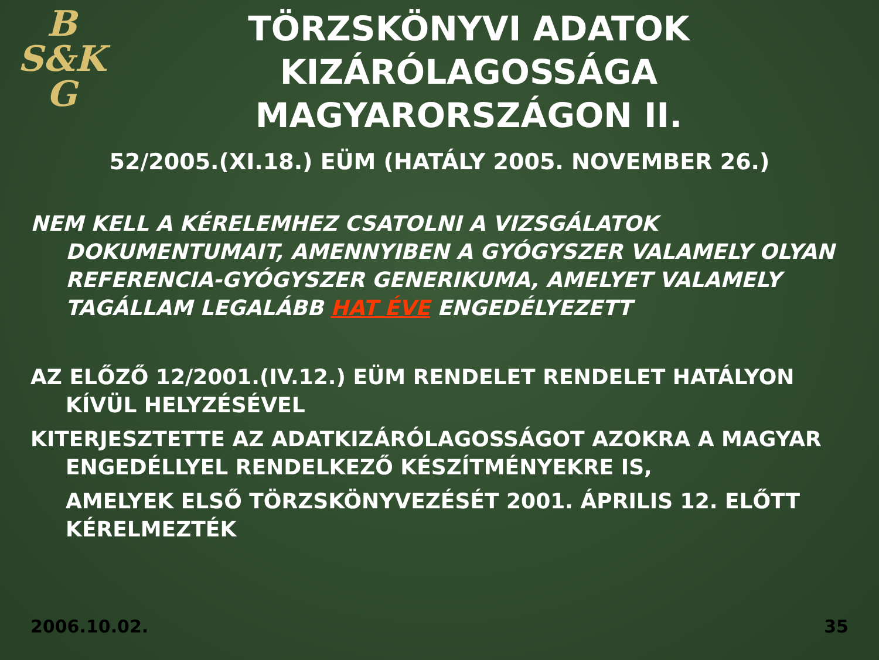B
S&K
G
TÖRZSKÖNYVI ADATOK KIZÁRÓLAGOSSÁGA MAGYARORSZÁGON II.
52/2005.(XI.18.) EÜM (HATÁLY 2005. NOVEMBER 26.)
NEM KELL A KÉRELEMHEZ CSATOLNI A VIZSGÁLATOK DOKUMENTUMAIT, AMENNYIBEN A GYÓGYSZER VALAMELY OLYAN REFERENCIA-GYÓGYSZER GENERIKUMA, AMELYET VALAMELY TAGÁLLAM LEGALÁBB HAT ÉVE ENGEDÉLYEZETT
AZ ELŐZŐ 12/2001.(IV.12.) EÜM RENDELET RENDELET HATÁLYON KÍVÜL HELYZÉSÉVEL
KITERJESZTETTE AZ ADATKIZÁRÓLAGOSSÁGOT AZOKRA A MAGYAR ENGEDÉLLYEL RENDELKEZŐ KÉSZÍTMÉNYEKRE IS,
AMELYEK ELSŐ TÖRZSKÖNYVEZÉSÉT 2001. ÁPRILIS 12. ELŐTT KÉRELMEZTÉK
2006.10.02. 35